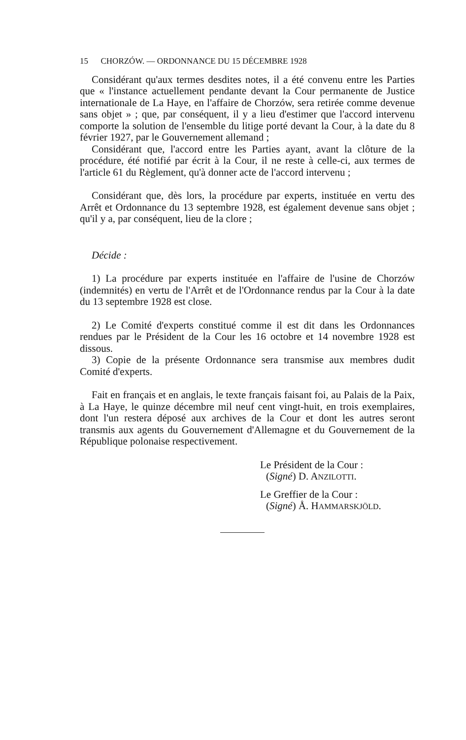15 CHORZÓW. — ORDONNANCE DU 15 DÉCEMBRE 1928
Considérant qu'aux termes desdites notes, il a été convenu entre les Parties que « l'instance actuellement pendante devant la Cour permanente de Justice internationale de La Haye, en l'affaire de Chorzów, sera retirée comme devenue sans objet » ; que, par conséquent, il y a lieu d'estimer que l'accord intervenu comporte la solution de l'ensemble du litige porté devant la Cour, à la date du 8 février 1927, par le Gouvernement allemand ;
Considérant que, l'accord entre les Parties ayant, avant la clôture de la procédure, été notifié par écrit à la Cour, il ne reste à celle-ci, aux termes de l'article 61 du Règlement, qu'à donner acte de l'accord intervenu ;
Considérant que, dès lors, la procédure par experts, instituée en vertu des Arrêt et Ordonnance du 13 septembre 1928, est également devenue sans objet ; qu'il y a, par conséquent, lieu de la clore ;
Décide :
1) La procédure par experts instituée en l'affaire de l'usine de Chorzów (indemnités) en vertu de l'Arrêt et de l'Ordonnance rendus par la Cour à la date du 13 septembre 1928 est close.
2) Le Comité d'experts constitué comme il est dit dans les Ordonnances rendues par le Président de la Cour les 16 octobre et 14 novembre 1928 est dissous.
3) Copie de la présente Ordonnance sera transmise aux membres dudit Comité d'experts.
Fait en français et en anglais, le texte français faisant foi, au Palais de la Paix, à La Haye, le quinze décembre mil neuf cent vingt-huit, en trois exemplaires, dont l'un restera déposé aux archives de la Cour et dont les autres seront transmis aux agents du Gouvernement d'Allemagne et du Gouvernement de la République polonaise respectivement.
Le Président de la Cour :
(Signé) D. ANZILOTTI.
Le Greffier de la Cour :
(Signé) Å. HAMMARSKJÖLD.